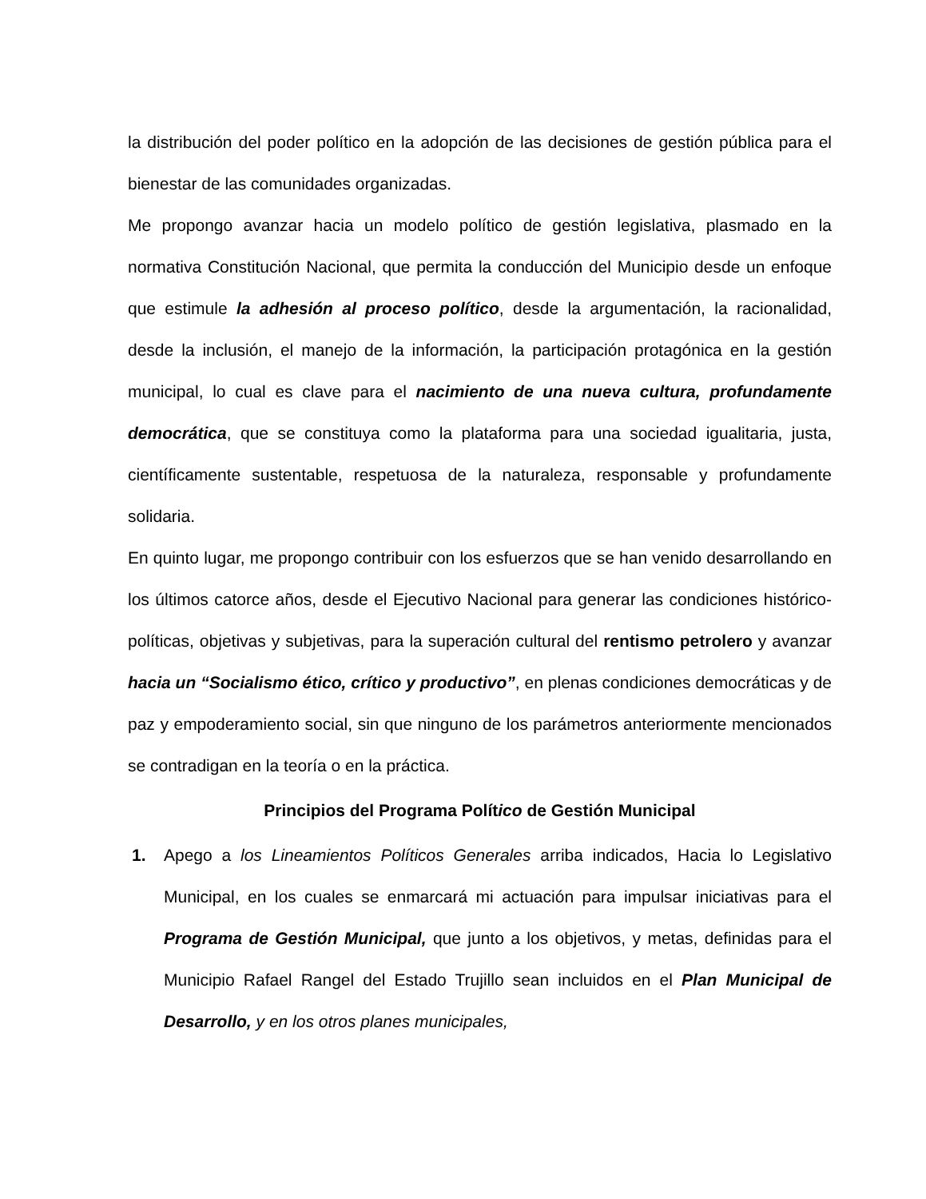la distribución del poder político en la adopción de las decisiones de gestión pública para el bienestar de las comunidades organizadas.
Me propongo avanzar hacia un modelo político de gestión legislativa, plasmado en la normativa Constitución Nacional, que permita la conducción del Municipio desde un enfoque que estimule la adhesión al proceso político, desde la argumentación, la racionalidad, desde la inclusión, el manejo de la información, la participación protagónica en la gestión municipal, lo cual es clave para el nacimiento de una nueva cultura, profundamente democrática, que se constituya como la plataforma para una sociedad igualitaria, justa, científicamente sustentable, respetuosa de la naturaleza, responsable y profundamente solidaria.
En quinto lugar, me propongo contribuir con los esfuerzos que se han venido desarrollando en los últimos catorce años, desde el Ejecutivo Nacional para generar las condiciones histórico-políticas, objetivas y subjetivas, para la superación cultural del rentismo petrolero y avanzar hacia un “Socialismo ético, crítico y productivo”, en plenas condiciones democráticas y de paz y empoderamiento social, sin que ninguno de los parámetros anteriormente mencionados se contradigan en la teoría o en la práctica.
Principios del Programa Político de Gestión Municipal
1. Apego a los Lineamientos Políticos Generales arriba indicados, Hacia lo Legislativo Municipal, en los cuales se enmarcará mi actuación para impulsar iniciativas para el Programa de Gestión Municipal, que junto a los objetivos, y metas, definidas para el Municipio Rafael Rangel del Estado Trujillo sean incluidos en el Plan Municipal de Desarrollo, y en los otros planes municipales,